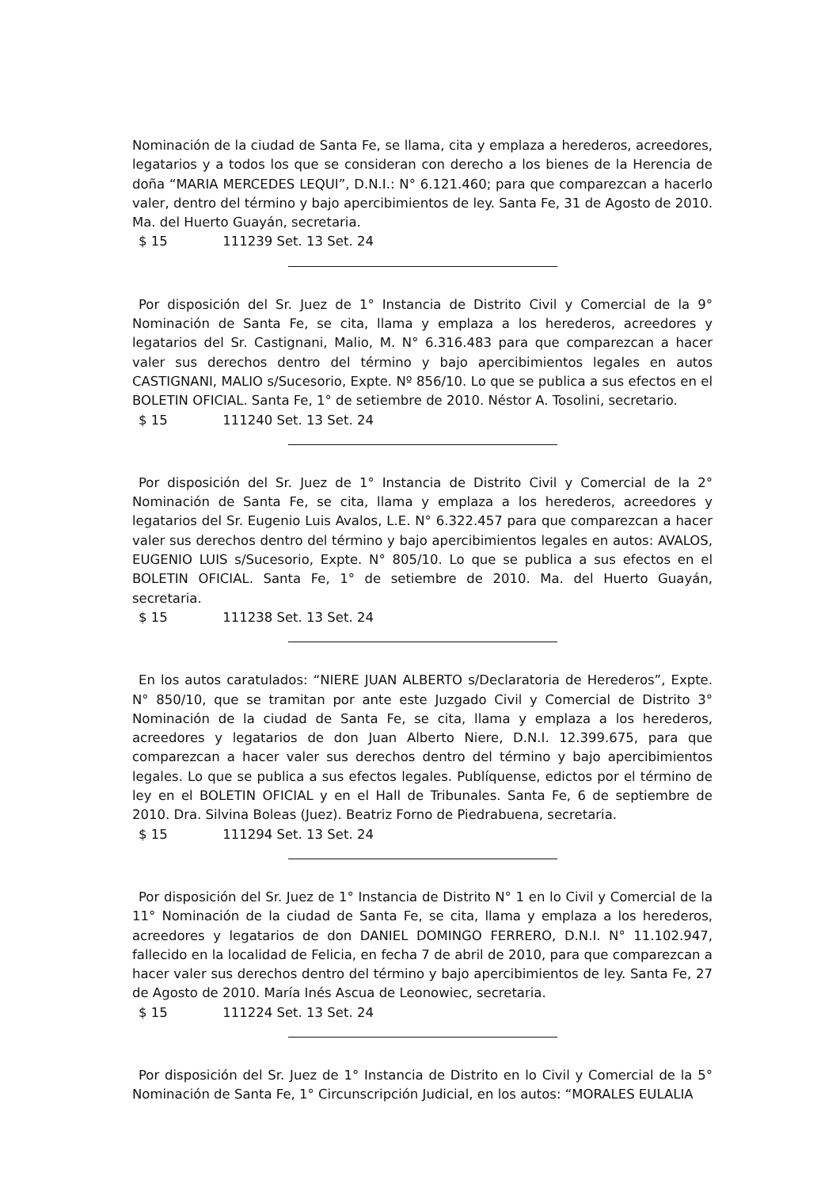Nominación de la ciudad de Santa Fe, se llama, cita y emplaza a herederos, acreedores, legatarios y a todos los que se consideran con derecho a los bienes de la Herencia de doña “MARIA MERCEDES LEQUI”, D.N.I.: N° 6.121.460; para que comparezcan a hacerlo valer, dentro del término y bajo apercibimientos de ley. Santa Fe, 31 de Agosto de 2010. Ma. del Huerto Guayán, secretaria.
$ 15 111239 Set. 13 Set. 24
Por disposición del Sr. Juez de 1° Instancia de Distrito Civil y Comercial de la 9° Nominación de Santa Fe, se cita, llama y emplaza a los herederos, acreedores y legatarios del Sr. Castignani, Malio, M. N° 6.316.483 para que comparezcan a hacer valer sus derechos dentro del término y bajo apercibimientos legales en autos CASTIGNANI, MALIO s/Sucesorio, Expte. Nº 856/10. Lo que se publica a sus efectos en el BOLETIN OFICIAL. Santa Fe, 1° de setiembre de 2010. Néstor A. Tosolini, secretario.
$ 15 111240 Set. 13 Set. 24
Por disposición del Sr. Juez de 1° Instancia de Distrito Civil y Comercial de la 2° Nominación de Santa Fe, se cita, llama y emplaza a los herederos, acreedores y legatarios del Sr. Eugenio Luis Avalos, L.E. N° 6.322.457 para que comparezcan a hacer valer sus derechos dentro del término y bajo apercibimientos legales en autos: AVALOS, EUGENIO LUIS s/Sucesorio, Expte. N° 805/10. Lo que se publica a sus efectos en el BOLETIN OFICIAL. Santa Fe, 1° de setiembre de 2010. Ma. del Huerto Guayán, secretaria.
$ 15 111238 Set. 13 Set. 24
En los autos caratulados: “NIERE JUAN ALBERTO s/Declaratoria de Herederos”, Expte. N° 850/10, que se tramitan por ante este Juzgado Civil y Comercial de Distrito 3° Nominación de la ciudad de Santa Fe, se cita, llama y emplaza a los herederos, acreedores y legatarios de don Juan Alberto Niere, D.N.I. 12.399.675, para que comparezcan a hacer valer sus derechos dentro del término y bajo apercibimientos legales. Lo que se publica a sus efectos legales. Publíquense, edictos por el término de ley en el BOLETIN OFICIAL y en el Hall de Tribunales. Santa Fe, 6 de septiembre de 2010. Dra. Silvina Boleas (Juez). Beatriz Forno de Piedrabuena, secretaria.
$ 15 111294 Set. 13 Set. 24
Por disposición del Sr. Juez de 1° Instancia de Distrito N° 1 en lo Civil y Comercial de la 11° Nominación de la ciudad de Santa Fe, se cita, llama y emplaza a los herederos, acreedores y legatarios de don DANIEL DOMINGO FERRERO, D.N.I. N° 11.102.947, fallecido en la localidad de Felicia, en fecha 7 de abril de 2010, para que comparezcan a hacer valer sus derechos dentro del término y bajo apercibimientos de ley. Santa Fe, 27 de Agosto de 2010. María Inés Ascua de Leonowiec, secretaria.
$ 15 111224 Set. 13 Set. 24
Por disposición del Sr. Juez de 1° Instancia de Distrito en lo Civil y Comercial de la 5° Nominación de Santa Fe, 1° Circunscripción Judicial, en los autos: “MORALES EULALIA